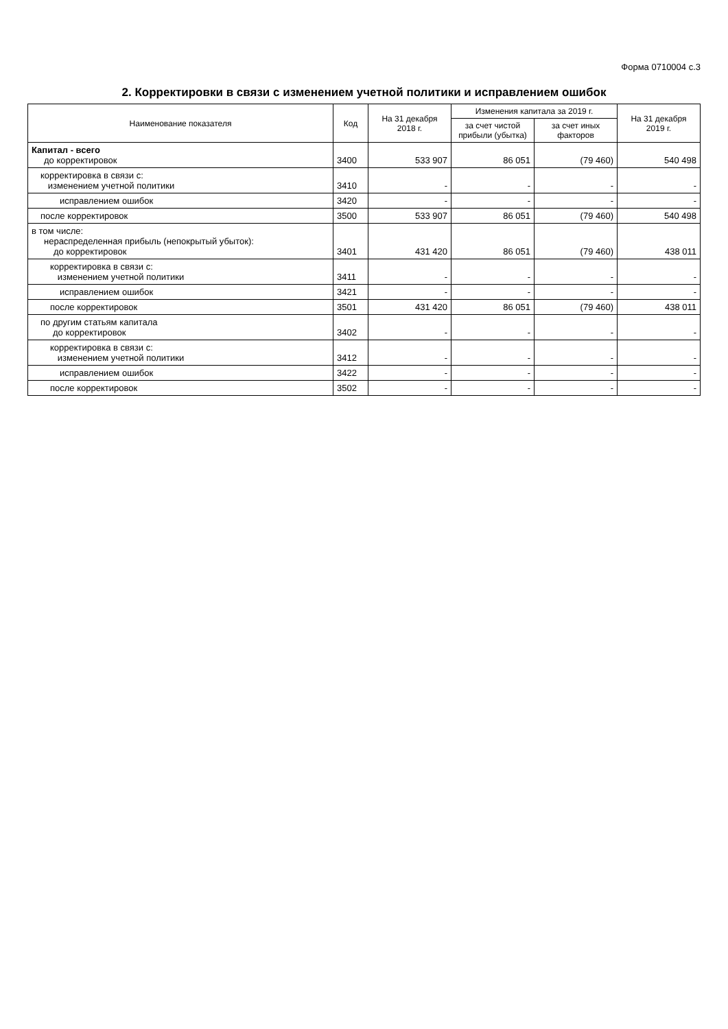Форма 0710004 с.3
2. Корректировки в связи с изменением учетной политики и исправлением ошибок
| Наименование показателя | Код | На 31 декабря 2018 г. | Изменения капитала за 2019 г. | | На 31 декабря 2019 г. |
| --- | --- | --- | --- | --- | --- |
| | | | за счет чистой прибыли (убытка) | за счет иных факторов | |
| Капитал - всего до корректировок | 3400 | 533 907 | 86 051 | (79 460) | 540 498 |
| корректировка в связи с: изменением учетной политики | 3410 | - | - | - | - |
| исправлением ошибок | 3420 | - | - | - | - |
| после корректировок | 3500 | 533 907 | 86 051 | (79 460) | 540 498 |
| в том числе: нераспределенная прибыль (непокрытый убыток): до корректировок | 3401 | 431 420 | 86 051 | (79 460) | 438 011 |
| корректировка в связи с: изменением учетной политики | 3411 | - | - | - | - |
| исправлением ошибок | 3421 | - | - | - | - |
| после корректировок | 3501 | 431 420 | 86 051 | (79 460) | 438 011 |
| по другим статьям капитала до корректировок | 3402 | - | - | - | - |
| корректировка в связи с: изменением учетной политики | 3412 | - | - | - | - |
| исправлением ошибок | 3422 | - | - | - | - |
| после корректировок | 3502 | - | - | - | - |